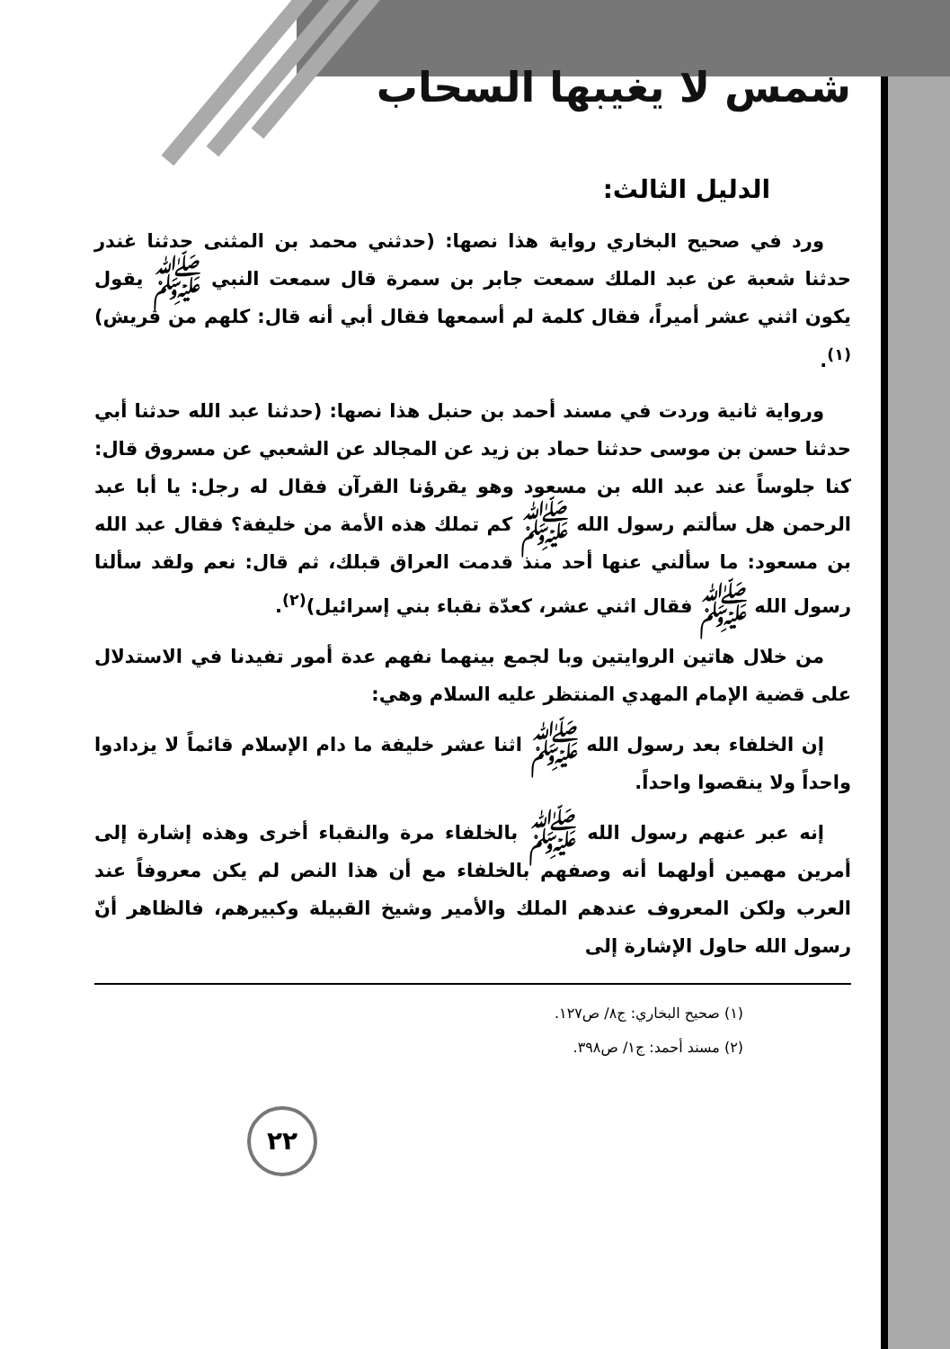شمس لا يغيبها السحاب
الدليل الثالث:
ورد في صحيح البخاري رواية هذا نصها: (حدثني محمد بن المثنى حدثنا غندر حدثنا شعبة عن عبد الملك سمعت جابر بن سمرة قال سمعت النبي ﷺ يقول يكون اثني عشر أميراً، فقال كلمة لم أسمعها فقال أبي أنه قال: كلهم من قريش)<sup>(١)</sup>.
ورواية ثانية وردت في مسند أحمد بن حنبل هذا نصها: (حدثنا عبد الله حدثنا أبي حدثنا حسن بن موسى حدثنا حماد بن زيد عن المجالد عن الشعبي عن مسروق قال: كنا جلوساً عند عبد الله بن مسعود وهو يقرؤنا القرآن فقال له رجل: يا أبا عبد الرحمن هل سألتم رسول الله ﷺ كم تملك هذه الأمة من خليفة؟ فقال عبد الله بن مسعود: ما سألني عنها أحد منذ قدمت العراق قبلك، ثم قال: نعم ولقد سألنا رسول الله ﷺ فقال اثني عشر، كعدّة نقباء بني إسرائيل)<sup>(٢)</sup>.
من خلال هاتين الروايتين وبا لجمع بينهما نفهم عدة أمور تفيدنا في الاستدلال على قضية الإمام المهدي المنتظر عليه السلام وهي:
إن الخلفاء بعد رسول الله ﷺ اثنا عشر خليفة ما دام الإسلام قائماً لا يزدادوا واحداً ولا ينقصوا واحداً.
إنه عبر عنهم رسول الله ﷺ بالخلفاء مرة والنقباء أخرى وهذه إشارة إلى أمرين مهمين أولهما أنه وصفهم بالخلفاء مع أن هذا النص لم يكن معروفاً عند العرب ولكن المعروف عندهم الملك والأمير وشيخ القبيلة وكبيرهم، فالظاهر أنّ رسول الله حاول الإشارة إلى
(١) صحيح البخاري: ج٨/ ص١٢٧.
(٢) مسند أحمد: ج١/ ص٣٩٨.
٢٢